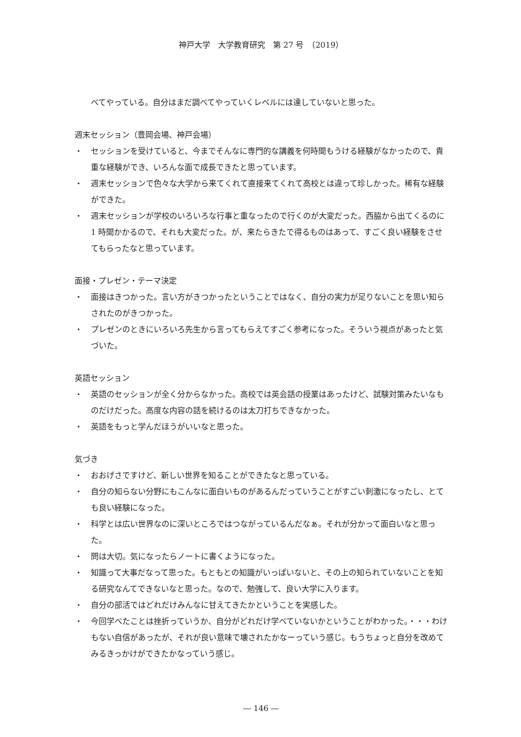神戸大学　大学教育研究　第 27 号　（2019）
べてやっている。自分はまだ調べてやっていくレベルには達していないと思った。
週末セッション（豊岡会場、神戸会場）
・ セッションを受けていると、今までそんなに専門的な講義を何時間もうける経験がなかったので、貴重な経験ができ、いろんな面で成長できたと思っています。
・ 週末セッションで色々な大学から来てくれて直接来てくれて高校とは違って珍しかった。稀有な経験ができた。
・ 週末セッションが学校のいろいろな行事と重なったので行くのが大変だった。西脇から出てくるのに 1 時間かかるので、それも大変だった。が、来たらきたで得るものはあって、すごく良い経験をさせてもらったなと思っています。
面接・プレゼン・テーマ決定
・ 面接はきつかった。言い方がきつかったということではなく、自分の実力が足りないことを思い知らされたのがきつかった。
・ プレゼンのときにいろいろ先生から言ってもらえてすごく参考になった。そういう視点があったと気づいた。
英語セッション
・ 英語のセッションが全く分からなかった。高校では英会話の授業はあったけど、試験対策みたいなものだけだった。高度な内容の話を続けるのは太刀打ちできなかった。
・ 英語をもっと学んだほうがいいなと思った。
気づき
・ おおげさですけど、新しい世界を知ることができたなと思っている。
・ 自分の知らない分野にもこんなに面白いものがあるんだっていうことがすごい刺激になったし、とても良い経験になった。
・ 科学とは広い世界なのに深いところではつながっているんだなぁ。それが分かって面白いなと思った。
・ 問は大切。気になったらノートに書くようになった。
・ 知識って大事だなって思った。もともとの知識がいっぱいないと、その上の知られていないことを知る研究なんてできないなと思った。なので、勉強して、良い大学に入ります。
・ 自分の部活ではどれだけみんなに甘えてきたかということを実感した。
・ 今回学べたことは挫折っていうか、自分がどれだけ学べていないかということがわかった。・・・わけもない自信があったが、それが良い意味で壊されたかなーっていう感じ。もうちょっと自分を改めてみるきっかけができたかなっていう感じ。
― 146 ―